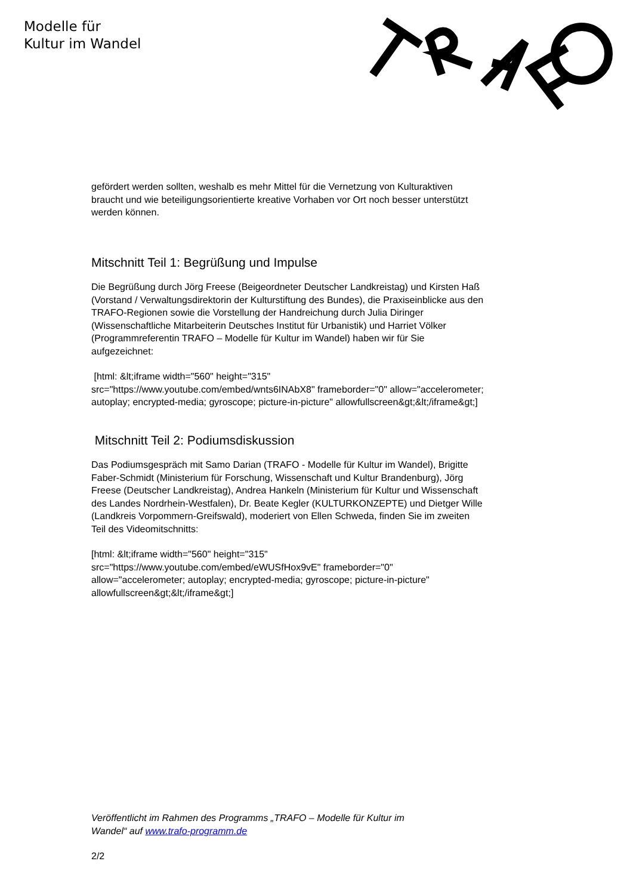Modelle für
Kultur im Wandel
gefördert werden sollten, weshalb es mehr Mittel für die Vernetzung von Kulturaktiven braucht und wie beteiligungsorientierte kreative Vorhaben vor Ort noch besser unterstützt werden können.
Mitschnitt Teil 1: Begrüßung und Impulse
Die Begrüßung durch Jörg Freese (Beigeordneter Deutscher Landkreistag) und Kirsten Haß (Vorstand / Verwaltungsdirektorin der Kulturstiftung des Bundes), die Praxiseinblicke aus den TRAFO-Regionen sowie die Vorstellung der Handreichung durch Julia Diringer (Wissenschaftliche Mitarbeiterin Deutsches Institut für Urbanistik) und Harriet Völker (Programmreferentin TRAFO – Modelle für Kultur im Wandel) haben wir für Sie aufgezeichnet:
[html: &lt;iframe width="560" height="315" src="https://www.youtube.com/embed/wnts6INAbX8" frameborder="0" allow="accelerometer; autoplay; encrypted-media; gyroscope; picture-in-picture" allowfullscreen&gt;&lt;/iframe&gt;]
Mitschnitt Teil 2: Podiumsdiskussion
Das Podiumsgespräch mit Samo Darian (TRAFO - Modelle für Kultur im Wandel), Brigitte Faber-Schmidt (Ministerium für Forschung, Wissenschaft und Kultur Brandenburg), Jörg Freese (Deutscher Landkreistag), Andrea Hankeln (Ministerium für Kultur und Wissenschaft des Landes Nordrhein-Westfalen), Dr. Beate Kegler (KULTURKONZEPTE) und Dietger Wille (Landkreis Vorpommern-Greifswald), moderiert von Ellen Schweda, finden Sie im zweiten Teil des Videomitschnitts:
[html: &lt;iframe width="560" height="315" src="https://www.youtube.com/embed/eWUSfHox9vE" frameborder="0" allow="accelerometer; autoplay; encrypted-media; gyroscope; picture-in-picture" allowfullscreen&gt;&lt;/iframe&gt;]
Veröffentlicht im Rahmen des Programms „TRAFO – Modelle für Kultur im
Wandel“ auf www.trafo-programm.de
2/2